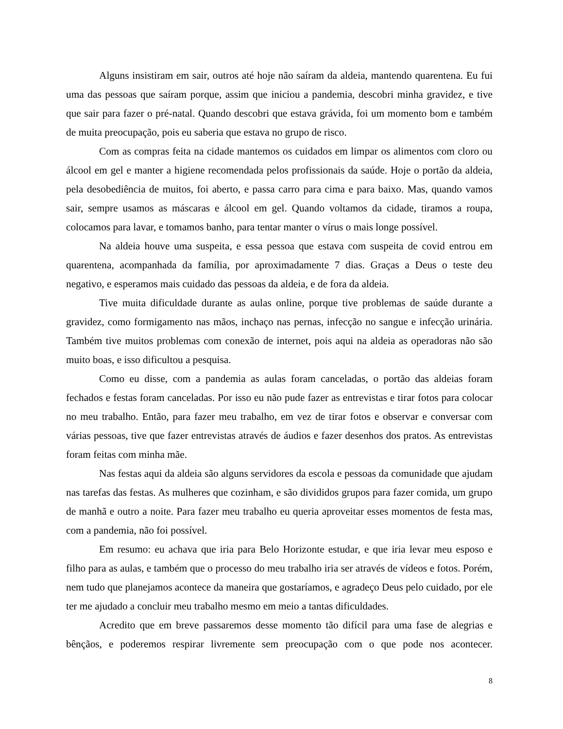Alguns insistiram em sair, outros até hoje não saíram da aldeia, mantendo quarentena. Eu fui uma das pessoas que saíram porque, assim que iniciou a pandemia, descobri minha gravidez, e tive que sair para fazer o pré-natal. Quando descobri que estava grávida, foi um momento bom e também de muita preocupação, pois eu saberia que estava no grupo de risco.
Com as compras feita na cidade mantemos os cuidados em limpar os alimentos com cloro ou álcool em gel e manter a higiene recomendada pelos profissionais da saúde. Hoje o portão da aldeia, pela desobediência de muitos, foi aberto, e passa carro para cima e para baixo. Mas, quando vamos sair, sempre usamos as máscaras e álcool em gel. Quando voltamos da cidade, tiramos a roupa, colocamos para lavar, e tomamos banho, para tentar manter o vírus o mais longe possível.
Na aldeia houve uma suspeita, e essa pessoa que estava com suspeita de covid entrou em quarentena, acompanhada da família, por aproximadamente 7 dias. Graças a Deus o teste deu negativo, e esperamos mais cuidado das pessoas da aldeia, e de fora da aldeia.
Tive muita dificuldade durante as aulas online, porque tive problemas de saúde durante a gravidez, como formigamento nas mãos, inchaço nas pernas, infecção no sangue e infecção urinária. Também tive muitos problemas com conexão de internet, pois aqui na aldeia as operadoras não são muito boas, e isso dificultou a pesquisa.
Como eu disse, com a pandemia as aulas foram canceladas, o portão das aldeias foram fechados e festas foram canceladas. Por isso eu não pude fazer as entrevistas e tirar fotos para colocar no meu trabalho. Então, para fazer meu trabalho, em vez de tirar fotos e observar e conversar com várias pessoas, tive que fazer entrevistas através de áudios e fazer desenhos dos pratos. As entrevistas foram feitas com minha mãe.
Nas festas aqui da aldeia são alguns servidores da escola e pessoas da comunidade que ajudam nas tarefas das festas. As mulheres que cozinham, e são divididos grupos para fazer comida, um grupo de manhã e outro a noite. Para fazer meu trabalho eu queria aproveitar esses momentos de festa mas, com a pandemia, não foi possível.
Em resumo: eu achava que iria para Belo Horizonte estudar, e que iria levar meu esposo e filho para as aulas, e também que o processo do meu trabalho iria ser através de vídeos e fotos. Porém, nem tudo que planejamos acontece da maneira que gostaríamos, e agradeço Deus pelo cuidado, por ele ter me ajudado a concluir meu trabalho mesmo em meio a tantas dificuldades.
Acredito que em breve passaremos desse momento tão difícil para uma fase de alegrias e bênçãos, e poderemos respirar livremente sem preocupação com o que pode nos acontecer.
8